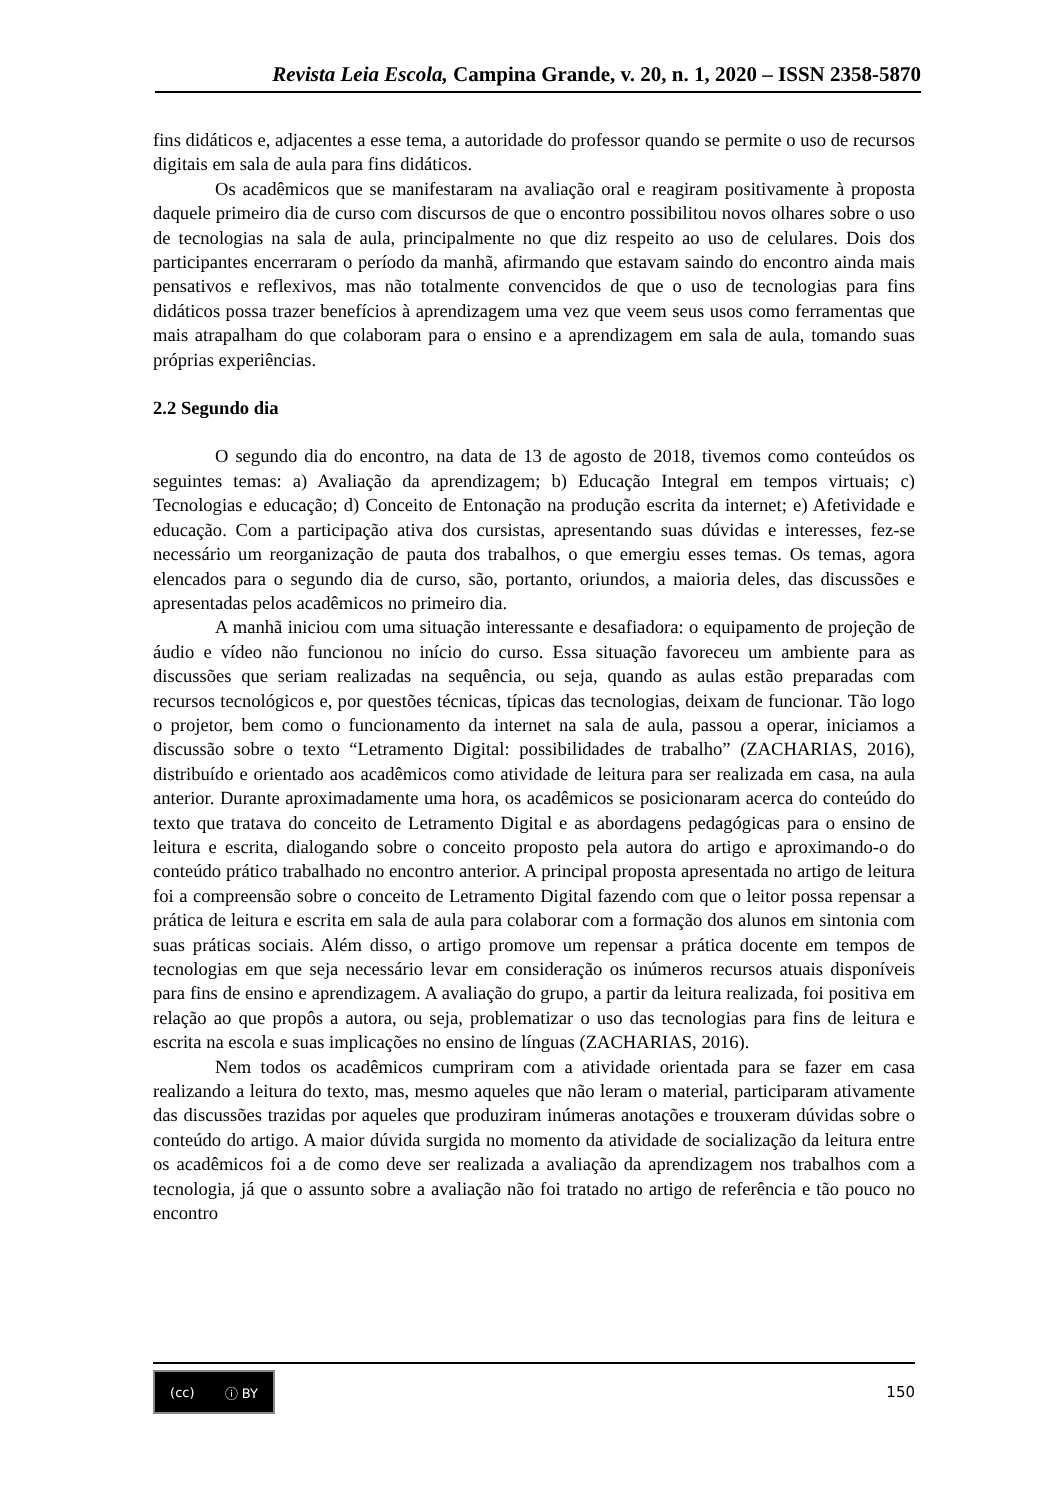Revista Leia Escola, Campina Grande, v. 20, n. 1, 2020 – ISSN 2358-5870
fins didáticos e, adjacentes a esse tema, a autoridade do professor quando se permite o uso de recursos digitais em sala de aula para fins didáticos.
Os acadêmicos que se manifestaram na avaliação oral e reagiram positivamente à proposta daquele primeiro dia de curso com discursos de que o encontro possibilitou novos olhares sobre o uso de tecnologias na sala de aula, principalmente no que diz respeito ao uso de celulares. Dois dos participantes encerraram o período da manhã, afirmando que estavam saindo do encontro ainda mais pensativos e reflexivos, mas não totalmente convencidos de que o uso de tecnologias para fins didáticos possa trazer benefícios à aprendizagem uma vez que veem seus usos como ferramentas que mais atrapalham do que colaboram para o ensino e a aprendizagem em sala de aula, tomando suas próprias experiências.
2.2 Segundo dia
O segundo dia do encontro, na data de 13 de agosto de 2018, tivemos como conteúdos os seguintes temas: a) Avaliação da aprendizagem; b) Educação Integral em tempos virtuais; c) Tecnologias e educação; d) Conceito de Entonação na produção escrita da internet; e) Afetividade e educação. Com a participação ativa dos cursistas, apresentando suas dúvidas e interesses, fez-se necessário um reorganização de pauta dos trabalhos, o que emergiu esses temas. Os temas, agora elencados para o segundo dia de curso, são, portanto, oriundos, a maioria deles, das discussões e apresentadas pelos acadêmicos no primeiro dia.
A manhã iniciou com uma situação interessante e desafiadora: o equipamento de projeção de áudio e vídeo não funcionou no início do curso. Essa situação favoreceu um ambiente para as discussões que seriam realizadas na sequência, ou seja, quando as aulas estão preparadas com recursos tecnológicos e, por questões técnicas, típicas das tecnologias, deixam de funcionar. Tão logo o projetor, bem como o funcionamento da internet na sala de aula, passou a operar, iniciamos a discussão sobre o texto “Letramento Digital: possibilidades de trabalho” (ZACHARIAS, 2016), distribuído e orientado aos acadêmicos como atividade de leitura para ser realizada em casa, na aula anterior. Durante aproximadamente uma hora, os acadêmicos se posicionaram acerca do conteúdo do texto que tratava do conceito de Letramento Digital e as abordagens pedagógicas para o ensino de leitura e escrita, dialogando sobre o conceito proposto pela autora do artigo e aproximando-o do conteúdo prático trabalhado no encontro anterior. A principal proposta apresentada no artigo de leitura foi a compreensão sobre o conceito de Letramento Digital fazendo com que o leitor possa repensar a prática de leitura e escrita em sala de aula para colaborar com a formação dos alunos em sintonia com suas práticas sociais. Além disso, o artigo promove um repensar a prática docente em tempos de tecnologias em que seja necessário levar em consideração os inúmeros recursos atuais disponíveis para fins de ensino e aprendizagem. A avaliação do grupo, a partir da leitura realizada, foi positiva em relação ao que propôs a autora, ou seja, problematizar o uso das tecnologias para fins de leitura e escrita na escola e suas implicações no ensino de línguas (ZACHARIAS, 2016).
Nem todos os acadêmicos cumpriram com a atividade orientada para se fazer em casa realizando a leitura do texto, mas, mesmo aqueles que não leram o material, participaram ativamente das discussões trazidas por aqueles que produziram inúmeras anotações e trouxeram dúvidas sobre o conteúdo do artigo. A maior dúvida surgida no momento da atividade de socialização da leitura entre os acadêmicos foi a de como deve ser realizada a avaliação da aprendizagem nos trabalhos com a tecnologia, já que o assunto sobre a avaliação não foi tratado no artigo de referência e tão pouco no encontro
(cc) ⓘ BY
150